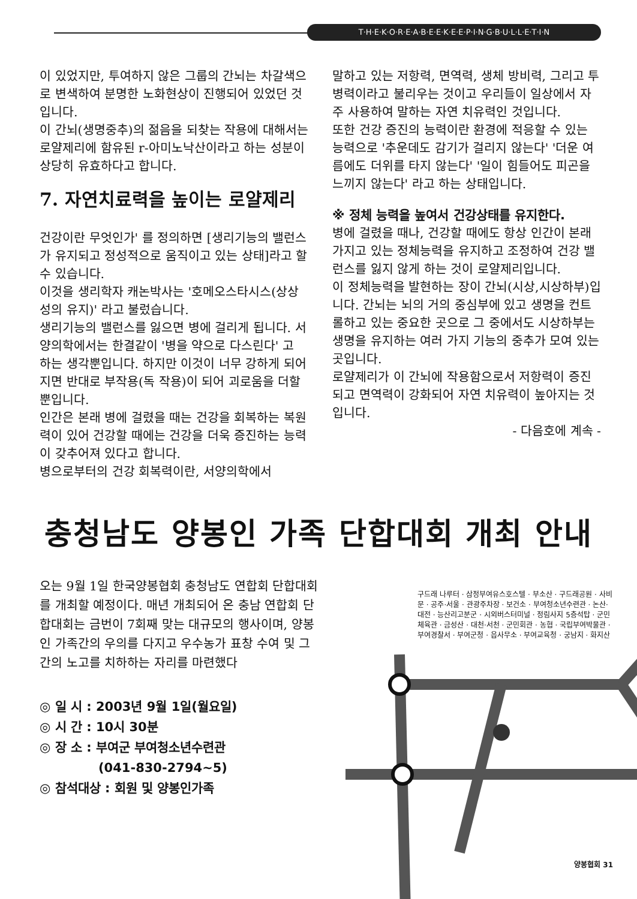T·H·E·K·O·R·E·A·B·E·E·K·E·E·P·I·N·G·B·U·L·L·E·T·I·N
이 있었지만, 투여하지 않은 그룹의 간뇌는 차갈색으로 변색하여 분명한 노화현상이 진행되어 있었던 것입니다.
이 간뇌(생명중추)의 젊음을 되찾는 작용에 대해서는 로얄제리에 함유된 r-아미노낙산이라고 하는 성분이 상당히 유효하다고 합니다.
7. 자연치료력을 높이는 로얄제리
건강이란 무엇인가' 를 정의하면 [생리기능의 밸런스가 유지되고 정성적으로 움직이고 있는 상태]라고 할 수 있습니다.
이것을 생리학자 캐논박사는 '호메오스타시스(상상성의 유지)' 라고 불렀습니다.
생리기능의 밸런스를 잃으면 병에 걸리게 됩니다. 서양의학에서는 한결같이 '병을 약으로 다스린다' 고 하는 생각뿐입니다. 하지만 이것이 너무 강하게 되어지면 반대로 부작용(독 작용)이 되어 괴로움을 더할 뿐입니다.
인간은 본래 병에 걸렸을 때는 건강을 회복하는 복원력이 있어 건강할 때에는 건강을 더욱 증진하는 능력이 갖추어져 있다고 합니다.
병으로부터의 건강 회복력이란, 서양의학에서
말하고 있는 저항력, 면역력, 생체 방비력, 그리고 투병력이라고 불리우는 것이고 우리들이 일상에서 자주 사용하여 말하는 자연 치유력인 것입니다.
또한 건강 증진의 능력이란 환경에 적응할 수 있는 능력으로 '추운데도 감기가 걸리지 않는다' '더운 여름에도 더위를 타지 않는다' '일이 힘들어도 피곤을 느끼지 않는다' 라고 하는 상태입니다.
※ 정체 능력을 높여서 건강상태를 유지한다.
병에 걸렸을 때나, 건강할 때에도 항상 인간이 본래 가지고 있는 정체능력을 유지하고 조정하여 건강 밸런스를 잃지 않게 하는 것이 로얄제리입니다.
이 정체능력을 발현하는 장이 간뇌(시상,시상하부)입니다. 간뇌는 뇌의 거의 중심부에 있고 생명을 컨트롤하고 있는 중요한 곳으로 그 중에서도 시상하부는 생명을 유지하는 여러 가지 기능의 중추가 모여 있는 곳입니다.
로얄제리가 이 간뇌에 작용함으로서 저항력이 증진되고 면역력이 강화되어 자연 치유력이 높아지는 것입니다.
- 다음호에 계속 -
충청남도 양봉인 가족 단합대회 개최 안내
오는 9월 1일 한국양봉협회 충청남도 연합회 단합대회를 개최할 예정이다. 매년 개최되어 온 충남 연합회 단합대회는 금번이 7회째 맞는 대규모의 행사이며, 양봉인 가족간의 우의를 다지고 우수농가 표창 수여 및 그간의 노고를 치하하는 자리를 마련했다
◎ 일 시 : 2003년 9월 1일(월요일)
◎ 시 간 : 10시 30분
◎ 장 소 : 부여군 부여청소년수련관
(041-830-2794~5)
◎ 참석대상 : 회원 및 양봉인가족
구드래 나루터 · 삼정부여유스호스텔 · 부소산 · 구드래공원 · 사비문 · 공주·서울 · 관광주차장 · 보건소 · 부여청소년수련관 · 논산·대전 · 능산리고분군 · 시외버스터미널 · 정림사지 5층석탑 · 군민체육관 · 금성산 · 대천·서천 · 군민회관 · 농협 · 국립부여박물관 · 부여경찰서 · 부여군청 · 읍사무소 · 부여교육청 · 궁남지 · 화지산
양봉협회 31